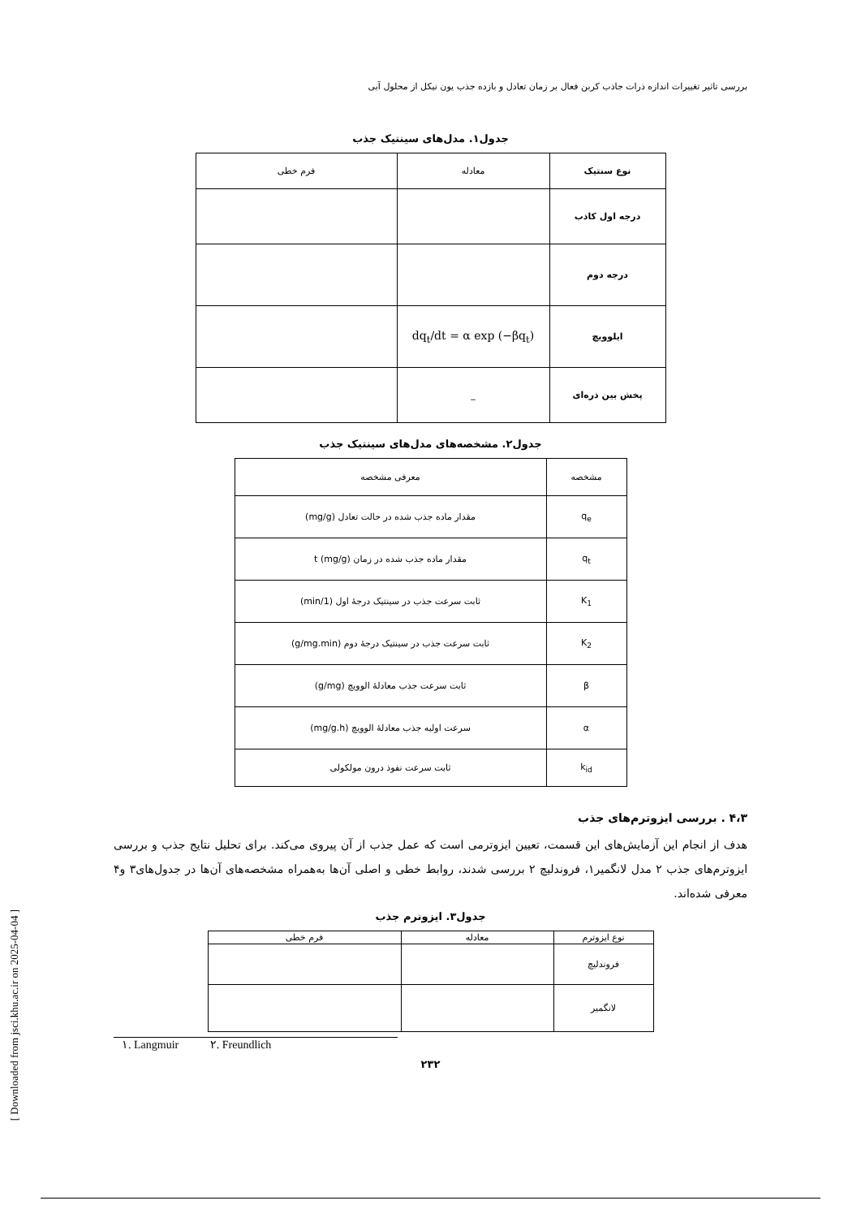[ Downloaded from jsci.khu.ac.ir on 2025-04-04 ]
بررسی تاثیر تغییرات اندازه ذرات جاذب کربن فعال بر زمان تعادل و بازده جذب یون نیکل از محلول آبی
جدول۱. مدل‌های سینتیک جذب
| نوع سنتیک | معادله | فرم خطی |
| --- | --- | --- |
| درجه اول کاذب | | |
| درجه دوم | | |
| ایلوویچ | dq<sub>t</sub>/dt = α exp (−βq<sub>t</sub>) | |
| پخش بین ذره‌ای | _ | |
جدول۲. مشخصه‌های مدل‌های سینتیک جذب
| مشخصه | معرفی مشخصه |
| --- | --- |
| q<sub>e</sub> | مقدار ماده جذب شده در حالت تعادل (mg/g) |
| q<sub>t</sub> | مقدار ماده جذب شده در زمان t (mg/g) |
| K<sub>1</sub> | ثابت سرعت جذب در سینتیک درجهٔ اول (1/min) |
| K<sub>2</sub> | ثابت سرعت جذب در سینتیک درجهٔ دوم (g/mg.min) |
| β | ثابت سرعت جذب معادلهٔ الوویچ (g/mg) |
| α | سرعت اولیه جذب معادلهٔ الوویچ (mg/g.h) |
| k<sub>id</sub> | ثابت سرعت نفوذ درون مولکولی |
۴،۳ . بررسی ایزوترم‌های جذب
هدف از انجام این آزمایش‌های این قسمت، تعیین ایزوترمی است که عمل جذب از آن پیروی می‌کند. برای تحلیل نتایج جذب و بررسی ایزوترم‌های جذب ۲ مدل لانگمیر۱، فروندلیچ ۲ بررسی شدند، روابط خطی و اصلی آن‌ها به‌همراه مشخصه‌های آن‌ها در جدول‌های۳ و۴ معرفی شده‌اند.
جدول۳. ایزوترم جذب
| نوع ایزوترم | معادله | فرم خطی |
| --- | --- | --- |
| فروندلیچ | | |
| لانگمیر | | |
١. Langmuir ٢. Freundlich
۲۳۲